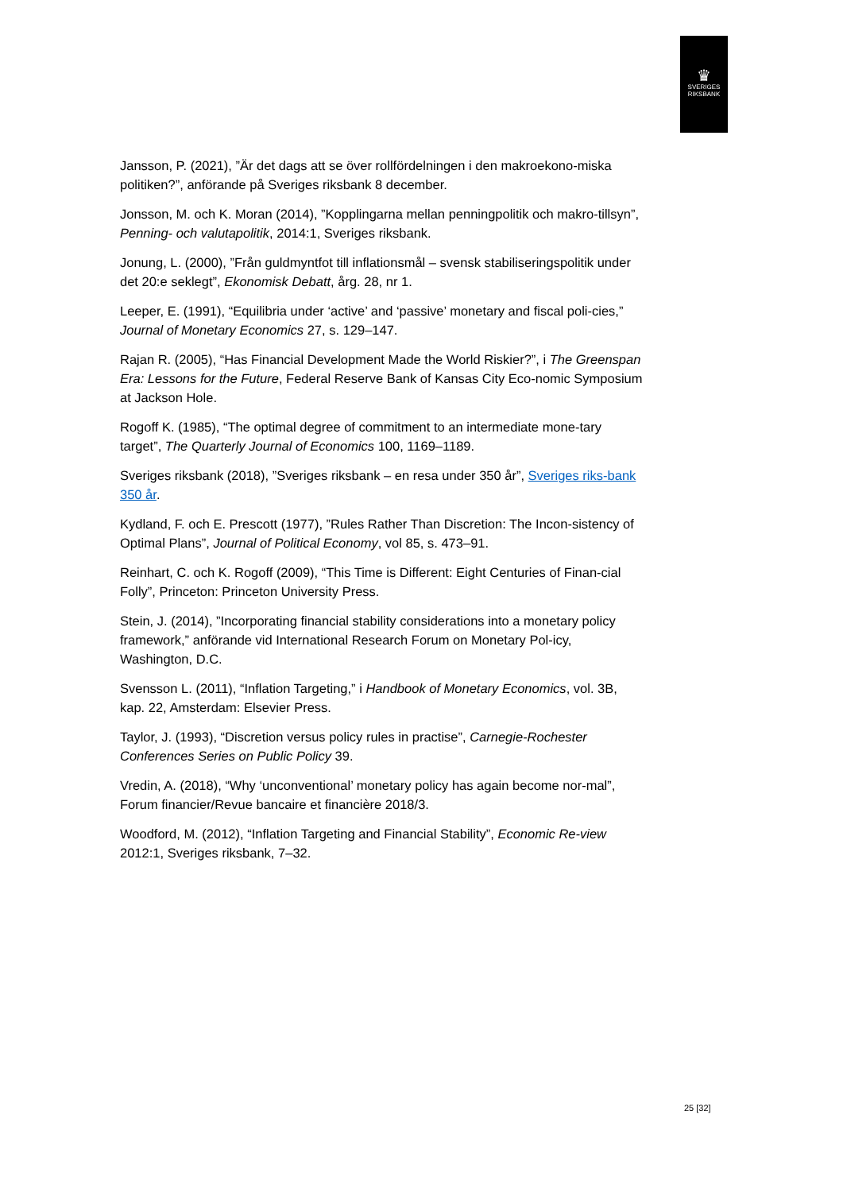♛
SVERIGES
RIKSBANK
Jansson, P. (2021), ”Är det dags att se över rollfördelningen i den makroekono-miska politiken?”, anförande på Sveriges riksbank 8 december.
Jonsson, M. och K. Moran (2014), ”Kopplingarna mellan penningpolitik och makro-tillsyn”, Penning- och valutapolitik, 2014:1, Sveriges riksbank.
Jonung, L. (2000), ”Från guldmyntfot till inflationsmål – svensk stabiliseringspolitik under det 20:e seklegt”, Ekonomisk Debatt, årg. 28, nr 1.
Leeper, E. (1991), “Equilibria under ‘active’ and ‘passive’ monetary and fiscal poli-cies,” Journal of Monetary Economics 27, s. 129–147.
Rajan R. (2005), “Has Financial Development Made the World Riskier?”, i The Greenspan Era: Lessons for the Future, Federal Reserve Bank of Kansas City Eco-nomic Symposium at Jackson Hole.
Rogoff K. (1985), “The optimal degree of commitment to an intermediate mone-tary target”, The Quarterly Journal of Economics 100, 1169–1189.
Sveriges riksbank (2018), ”Sveriges riksbank – en resa under 350 år”, Sveriges riks-bank 350 år.
Kydland, F. och E. Prescott (1977), ”Rules Rather Than Discretion: The Incon-sistency of Optimal Plans”, Journal of Political Economy, vol 85, s. 473–91.
Reinhart, C. och K. Rogoff (2009), “This Time is Different: Eight Centuries of Finan-cial Folly”, Princeton: Princeton University Press.
Stein, J. (2014), ”Incorporating financial stability considerations into a monetary policy framework,” anförande vid International Research Forum on Monetary Pol-icy, Washington, D.C.
Svensson L. (2011), “Inflation Targeting,” i Handbook of Monetary Economics, vol. 3B, kap. 22, Amsterdam: Elsevier Press.
Taylor, J. (1993), “Discretion versus policy rules in practise”, Carnegie-Rochester Conferences Series on Public Policy 39.
Vredin, A. (2018), “Why ‘unconventional’ monetary policy has again become nor-mal”, Forum financier/Revue bancaire et financière 2018/3.
Woodford, M. (2012), “Inflation Targeting and Financial Stability”, Economic Re-view 2012:1, Sveriges riksbank, 7–32.
25 [32]